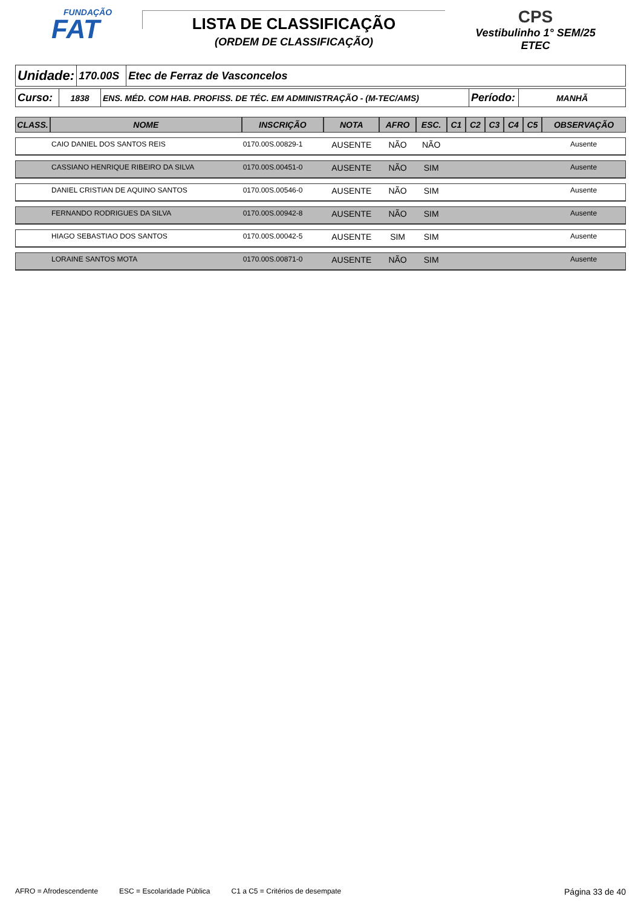FUNDAÇÃO
FAT
LISTA DE CLASSIFICAÇÃO
(ORDEM DE CLASSIFICAÇÃO)
CPS
Vestibulinho 1° SEM/25
ETEC
| Unidade: | 170.00S | Etec de Ferraz de Vasconcelos |
| Curso: | 1838 | ENS. MÉD. COM HAB. PROFISS. DE TÉC. EM ADMINISTRAÇÃO - (M-TEC/AMS) | Período: | MANHÃ |
| CLASS. | NOME | INSCRIÇÃO | NOTA | AFRO | ESC. | C1 | C2 | C3 | C4 | C5 | OBSERVAÇÃO |
| --- | --- | --- | --- | --- | --- | --- | --- | --- | --- | --- | --- |
| | CAIO DANIEL DOS SANTOS REIS | 0170.00S.00829-1 | AUSENTE | NÃO | NÃO | | | | | | Ausente |
| | CASSIANO HENRIQUE RIBEIRO DA SILVA | 0170.00S.00451-0 | AUSENTE | NÃO | SIM | | | | | | Ausente |
| | DANIEL CRISTIAN DE AQUINO SANTOS | 0170.00S.00546-0 | AUSENTE | NÃO | SIM | | | | | | Ausente |
| | FERNANDO RODRIGUES DA SILVA | 0170.00S.00942-8 | AUSENTE | NÃO | SIM | | | | | | Ausente |
| | HIAGO SEBASTIAO DOS SANTOS | 0170.00S.00042-5 | AUSENTE | SIM | SIM | | | | | | Ausente |
| | LORAINE SANTOS MOTA | 0170.00S.00871-0 | AUSENTE | NÃO | SIM | | | | | | Ausente |
AFRO = Afrodescendente ESC = Escolaridade Pública C1 a C5 = Critérios de desempate Página 33 de 40